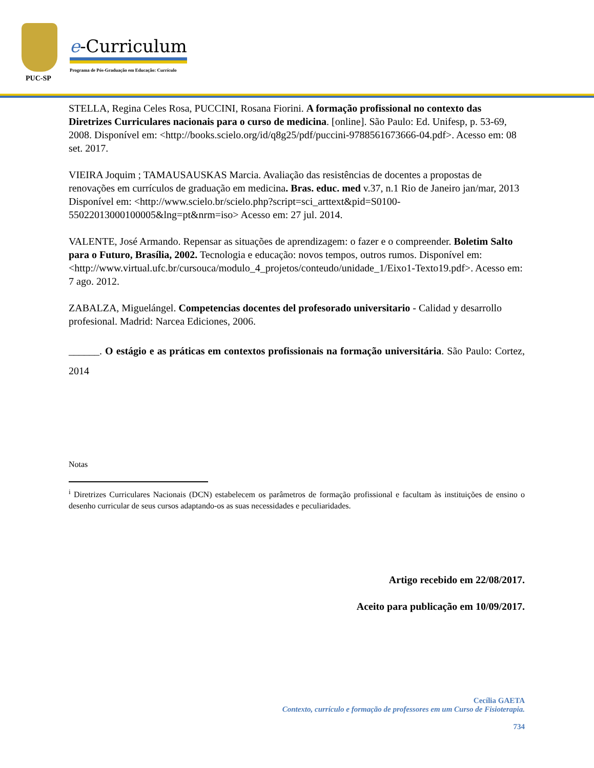PUC-SP
e-Curriculum
Programa de Pós-Graduação em Educação: Currículo
STELLA, Regina Celes Rosa, PUCCINI, Rosana Fiorini. A formação profissional no contexto das Diretrizes Curriculares nacionais para o curso de medicina. [online]. São Paulo: Ed. Unifesp, p. 53-69, 2008. Disponível em: <http://books.scielo.org/id/q8g25/pdf/puccini-9788561673666-04.pdf>. Acesso em: 08 set. 2017.
VIEIRA Joquim ; TAMAUSAUSKAS Marcia. Avaliação das resistências de docentes a propostas de renovações em currículos de graduação em medicina. Bras. educ. med v.37, n.1 Rio de Janeiro jan/mar, 2013 Disponível em: <http://www.scielo.br/scielo.php?script=sci_arttext&pid=S0100-55022013000100005&lng=pt&nrm=iso> Acesso em: 27 jul. 2014.
VALENTE, José Armando. Repensar as situações de aprendizagem: o fazer e o compreender. Boletim Salto para o Futuro, Brasília, 2002. Tecnologia e educação: novos tempos, outros rumos. Disponível em: <http://www.virtual.ufc.br/cursouca/modulo_4_projetos/conteudo/unidade_1/Eixo1-Texto19.pdf>. Acesso em: 7 ago. 2012.
ZABALZA, Miguelángel. Competencias docentes del profesorado universitario - Calidad y desarrollo profesional. Madrid: Narcea Ediciones, 2006.
______. O estágio e as práticas em contextos profissionais na formação universitária. São Paulo: Cortez, 2014
Notas
<sup>i</sup> Diretrizes Curriculares Nacionais (DCN) estabelecem os parâmetros de formação profissional e facultam às instituições de ensino o desenho curricular de seus cursos adaptando-os as suas necessidades e peculiaridades.
Artigo recebido em 22/08/2017.
Aceito para publicação em 10/09/2017.
Cecília GAETA
Contexto, currículo e formação de professores em um Curso de Fisioterapia.
734